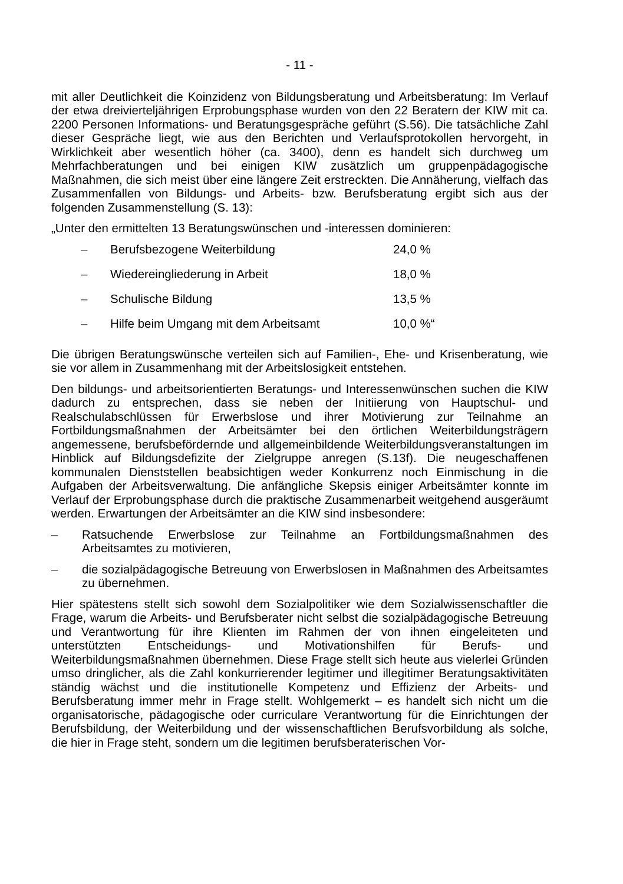- 11 -
mit aller Deutlichkeit die Koinzidenz von Bildungsberatung und Arbeitsberatung: Im Verlauf der etwa dreivierteljährigen Erprobungsphase wurden von den 22 Beratern der KIW mit ca. 2200 Personen Informations- und Beratungsgespräche geführt (S.56). Die tatsächliche Zahl dieser Gespräche liegt, wie aus den Berichten und Verlaufsprotokollen hervorgeht, in Wirklichkeit aber wesentlich höher (ca. 3400), denn es handelt sich durchweg um Mehrfachberatungen und bei einigen KIW zusätzlich um gruppenpädagogische Maßnahmen, die sich meist über eine längere Zeit erstreckten. Die Annäherung, vielfach das Zusammenfallen von Bildungs- und Arbeits- bzw. Berufsberatung ergibt sich aus der folgenden Zusammenstellung (S. 13):
„Unter den ermittelten 13 Beratungswünschen und -interessen dominieren:
– Berufsbezogene Weiterbildung 24,0 %
– Wiedereingliederung in Arbeit 18,0 %
– Schulische Bildung 13,5 %
– Hilfe beim Umgang mit dem Arbeitsamt 10,0 %“
Die übrigen Beratungswünsche verteilen sich auf Familien-, Ehe- und Krisenberatung, wie sie vor allem in Zusammenhang mit der Arbeitslosigkeit entstehen.
Den bildungs- und arbeitsorientierten Beratungs- und Interessenwünschen suchen die KIW dadurch zu entsprechen, dass sie neben der Initiierung von Hauptschul- und Realschulabschlüssen für Erwerbslose und ihrer Motivierung zur Teilnahme an Fortbildungsmaßnahmen der Arbeitsämter bei den örtlichen Weiterbildungsträgern angemessene, berufsbefördernde und allgemeinbildende Weiterbildungsveranstaltungen im Hinblick auf Bildungsdefizite der Zielgruppe anregen (S.13f). Die neugeschaffenen kommunalen Dienststellen beabsichtigen weder Konkurrenz noch Einmischung in die Aufgaben der Arbeitsverwaltung. Die anfängliche Skepsis einiger Arbeitsämter konnte im Verlauf der Erprobungsphase durch die praktische Zusammenarbeit weitgehend ausgeräumt werden. Erwartungen der Arbeitsämter an die KIW sind insbesondere:
– Ratsuchende Erwerbslose zur Teilnahme an Fortbildungsmaßnahmen des Arbeitsamtes zu motivieren,
– die sozialpädagogische Betreuung von Erwerbslosen in Maßnahmen des Arbeitsamtes zu übernehmen.
Hier spätestens stellt sich sowohl dem Sozialpolitiker wie dem Sozialwissenschaftler die Frage, warum die Arbeits- und Berufsberater nicht selbst die sozialpädagogische Betreuung und Verantwortung für ihre Klienten im Rahmen der von ihnen eingeleiteten und unterstützten Entscheidungs- und Motivationshilfen für Berufs- und Weiterbildungsmaßnahmen übernehmen. Diese Frage stellt sich heute aus vielerlei Gründen umso dringlicher, als die Zahl konkurrierender legitimer und illegitimer Beratungsaktivitäten ständig wächst und die institutionelle Kompetenz und Effizienz der Arbeits- und Berufsberatung immer mehr in Frage stellt. Wohlgemerkt – es handelt sich nicht um die organisatorische, pädagogische oder curriculare Verantwortung für die Einrichtungen der Berufsbildung, der Weiterbildung und der wissenschaftlichen Berufsvorbildung als solche, die hier in Frage steht, sondern um die legitimen berufsberaterischen Vor-